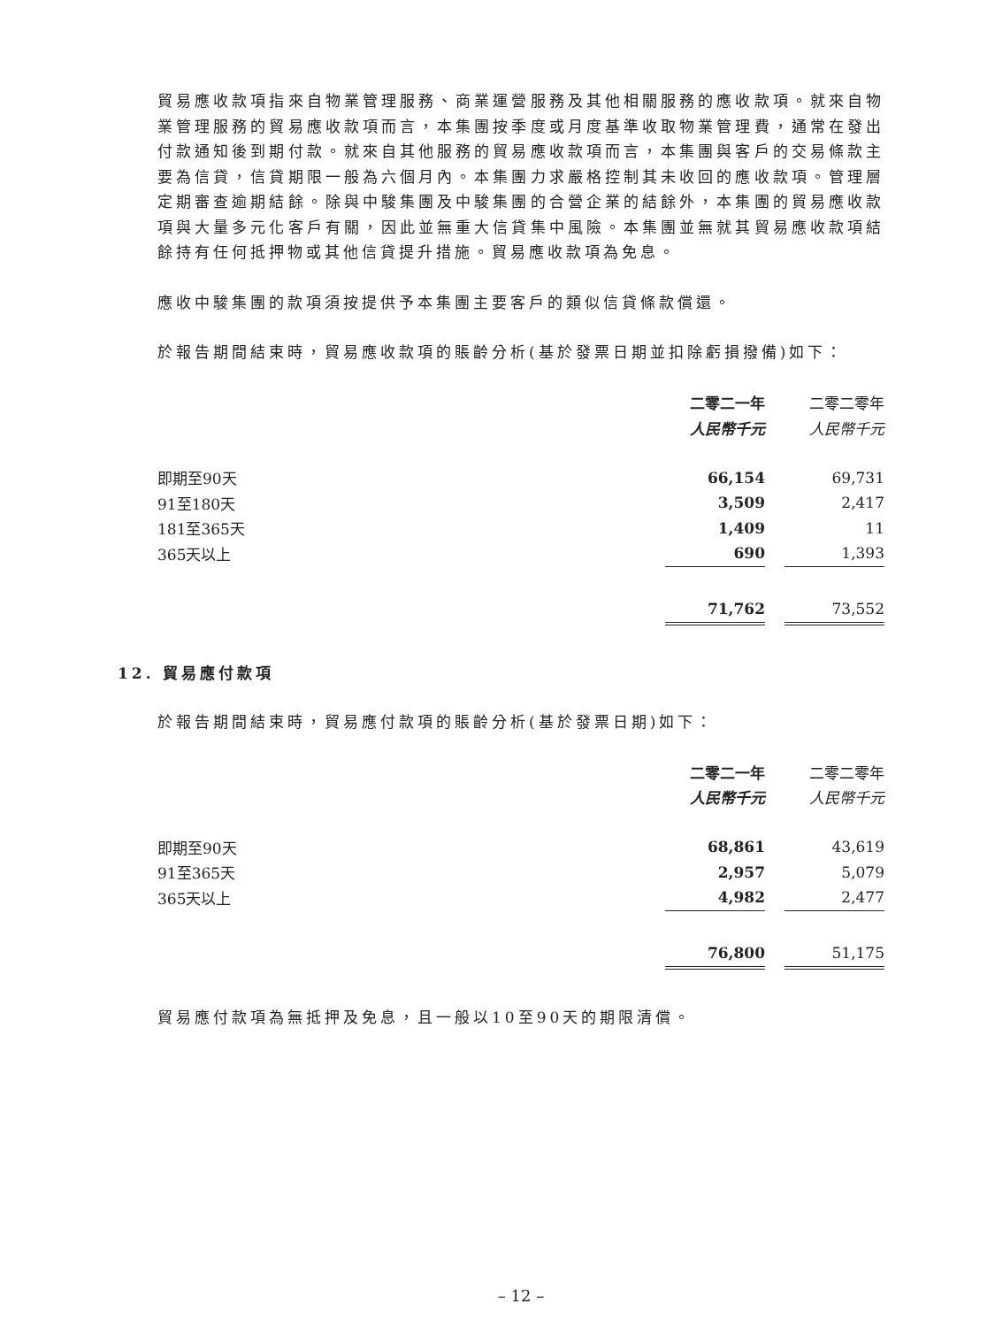貿易應收款項指來自物業管理服務、商業運營服務及其他相關服務的應收款項。就來自物業管理服務的貿易應收款項而言，本集團按季度或月度基準收取物業管理費，通常在發出付款通知後到期付款。就來自其他服務的貿易應收款項而言，本集團與客戶的交易條款主要為信貸，信貸期限一般為六個月內。本集團力求嚴格控制其未收回的應收款項。管理層定期審查逾期結餘。除與中駿集團及中駿集團的合營企業的結餘外，本集團的貿易應收款項與大量多元化客戶有關，因此並無重大信貸集中風險。本集團並無就其貿易應收款項結餘持有任何抵押物或其他信貸提升措施。貿易應收款項為免息。
應收中駿集團的款項須按提供予本集團主要客戶的類似信貸條款償還。
於報告期間結束時，貿易應收款項的賬齡分析(基於發票日期並扣除虧損撥備)如下：
| | 二零二一年 | | 二零二零年 |
| | 人民幣千元 | | 人民幣千元 |
| 即期至90天 | 66,154 | | 69,731 |
| 91至180天 | 3,509 | | 2,417 |
| 181至365天 | 1,409 | | 11 |
| 365天以上 | 690 | | 1,393 |
| | 71,762 | | 73,552 |
12. 貿易應付款項
於報告期間結束時，貿易應付款項的賬齡分析(基於發票日期)如下：
| | 二零二一年 | | 二零二零年 |
| | 人民幣千元 | | 人民幣千元 |
| 即期至90天 | 68,861 | | 43,619 |
| 91至365天 | 2,957 | | 5,079 |
| 365天以上 | 4,982 | | 2,477 |
| | 76,800 | | 51,175 |
貿易應付款項為無抵押及免息，且一般以10至90天的期限清償。
– 12 –